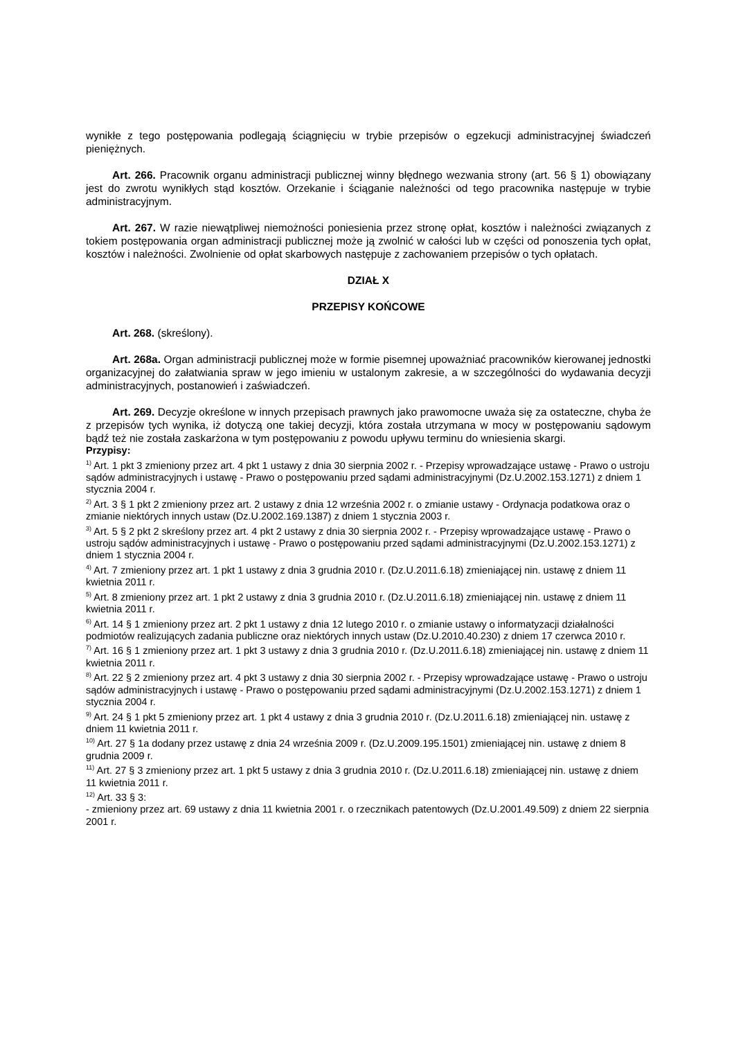wynikłe z tego postępowania podlegają ściągnięciu w trybie przepisów o egzekucji administracyjnej świadczeń pieniężnych.
Art. 266. Pracownik organu administracji publicznej winny błędnego wezwania strony (art. 56 § 1) obowiązany jest do zwrotu wynikłych stąd kosztów. Orzekanie i ściąganie należności od tego pracownika następuje w trybie administracyjnym.
Art. 267. W razie niewątpliwej niemożności poniesienia przez stronę opłat, kosztów i należności związanych z tokiem postępowania organ administracji publicznej może ją zwolnić w całości lub w części od ponoszenia tych opłat, kosztów i należności. Zwolnienie od opłat skarbowych następuje z zachowaniem przepisów o tych opłatach.
DZIAŁ X
PRZEPISY KOŃCOWE
Art. 268. (skreślony).
Art. 268a. Organ administracji publicznej może w formie pisemnej upoważniać pracowników kierowanej jednostki organizacyjnej do załatwiania spraw w jego imieniu w ustalonym zakresie, a w szczególności do wydawania decyzji administracyjnych, postanowień i zaświadczeń.
Art. 269. Decyzje określone w innych przepisach prawnych jako prawomocne uważa się za ostateczne, chyba że z przepisów tych wynika, iż dotyczą one takiej decyzji, która została utrzymana w mocy w postępowaniu sądowym bądź też nie została zaskarżona w tym postępowaniu z powodu upływu terminu do wniesienia skargi.
Przypisy:
<sup>1)</sup> Art. 1 pkt 3 zmieniony przez art. 4 pkt 1 ustawy z dnia 30 sierpnia 2002 r. - Przepisy wprowadzające ustawę - Prawo o ustroju sądów administracyjnych i ustawę - Prawo o postępowaniu przed sądami administracyjnymi (Dz.U.2002.153.1271) z dniem 1 stycznia 2004 r.
<sup>2)</sup> Art. 3 § 1 pkt 2 zmieniony przez art. 2 ustawy z dnia 12 września 2002 r. o zmianie ustawy - Ordynacja podatkowa oraz o zmianie niektórych innych ustaw (Dz.U.2002.169.1387) z dniem 1 stycznia 2003 r.
<sup>3)</sup> Art. 5 § 2 pkt 2 skreślony przez art. 4 pkt 2 ustawy z dnia 30 sierpnia 2002 r. - Przepisy wprowadzające ustawę - Prawo o ustroju sądów administracyjnych i ustawę - Prawo o postępowaniu przed sądami administracyjnymi (Dz.U.2002.153.1271) z dniem 1 stycznia 2004 r.
<sup>4)</sup> Art. 7 zmieniony przez art. 1 pkt 1 ustawy z dnia 3 grudnia 2010 r. (Dz.U.2011.6.18) zmieniającej nin. ustawę z dniem 11 kwietnia 2011 r.
<sup>5)</sup> Art. 8 zmieniony przez art. 1 pkt 2 ustawy z dnia 3 grudnia 2010 r. (Dz.U.2011.6.18) zmieniającej nin. ustawę z dniem 11 kwietnia 2011 r.
<sup>6)</sup> Art. 14 § 1 zmieniony przez art. 2 pkt 1 ustawy z dnia 12 lutego 2010 r. o zmianie ustawy o informatyzacji działalności podmiotów realizujących zadania publiczne oraz niektórych innych ustaw (Dz.U.2010.40.230) z dniem 17 czerwca 2010 r.
<sup>7)</sup> Art. 16 § 1 zmieniony przez art. 1 pkt 3 ustawy z dnia 3 grudnia 2010 r. (Dz.U.2011.6.18) zmieniającej nin. ustawę z dniem 11 kwietnia 2011 r.
<sup>8)</sup> Art. 22 § 2 zmieniony przez art. 4 pkt 3 ustawy z dnia 30 sierpnia 2002 r. - Przepisy wprowadzające ustawę - Prawo o ustroju sądów administracyjnych i ustawę - Prawo o postępowaniu przed sądami administracyjnymi (Dz.U.2002.153.1271) z dniem 1 stycznia 2004 r.
<sup>9)</sup> Art. 24 § 1 pkt 5 zmieniony przez art. 1 pkt 4 ustawy z dnia 3 grudnia 2010 r. (Dz.U.2011.6.18) zmieniającej nin. ustawę z dniem 11 kwietnia 2011 r.
<sup>10)</sup> Art. 27 § 1a dodany przez ustawę z dnia 24 września 2009 r. (Dz.U.2009.195.1501) zmieniającej nin. ustawę z dniem 8 grudnia 2009 r.
<sup>11)</sup> Art. 27 § 3 zmieniony przez art. 1 pkt 5 ustawy z dnia 3 grudnia 2010 r. (Dz.U.2011.6.18) zmieniającej nin. ustawę z dniem 11 kwietnia 2011 r.
<sup>12)</sup> Art. 33 § 3:
- zmieniony przez art. 69 ustawy z dnia 11 kwietnia 2001 r. o rzecznikach patentowych (Dz.U.2001.49.509) z dniem 22 sierpnia 2001 r.